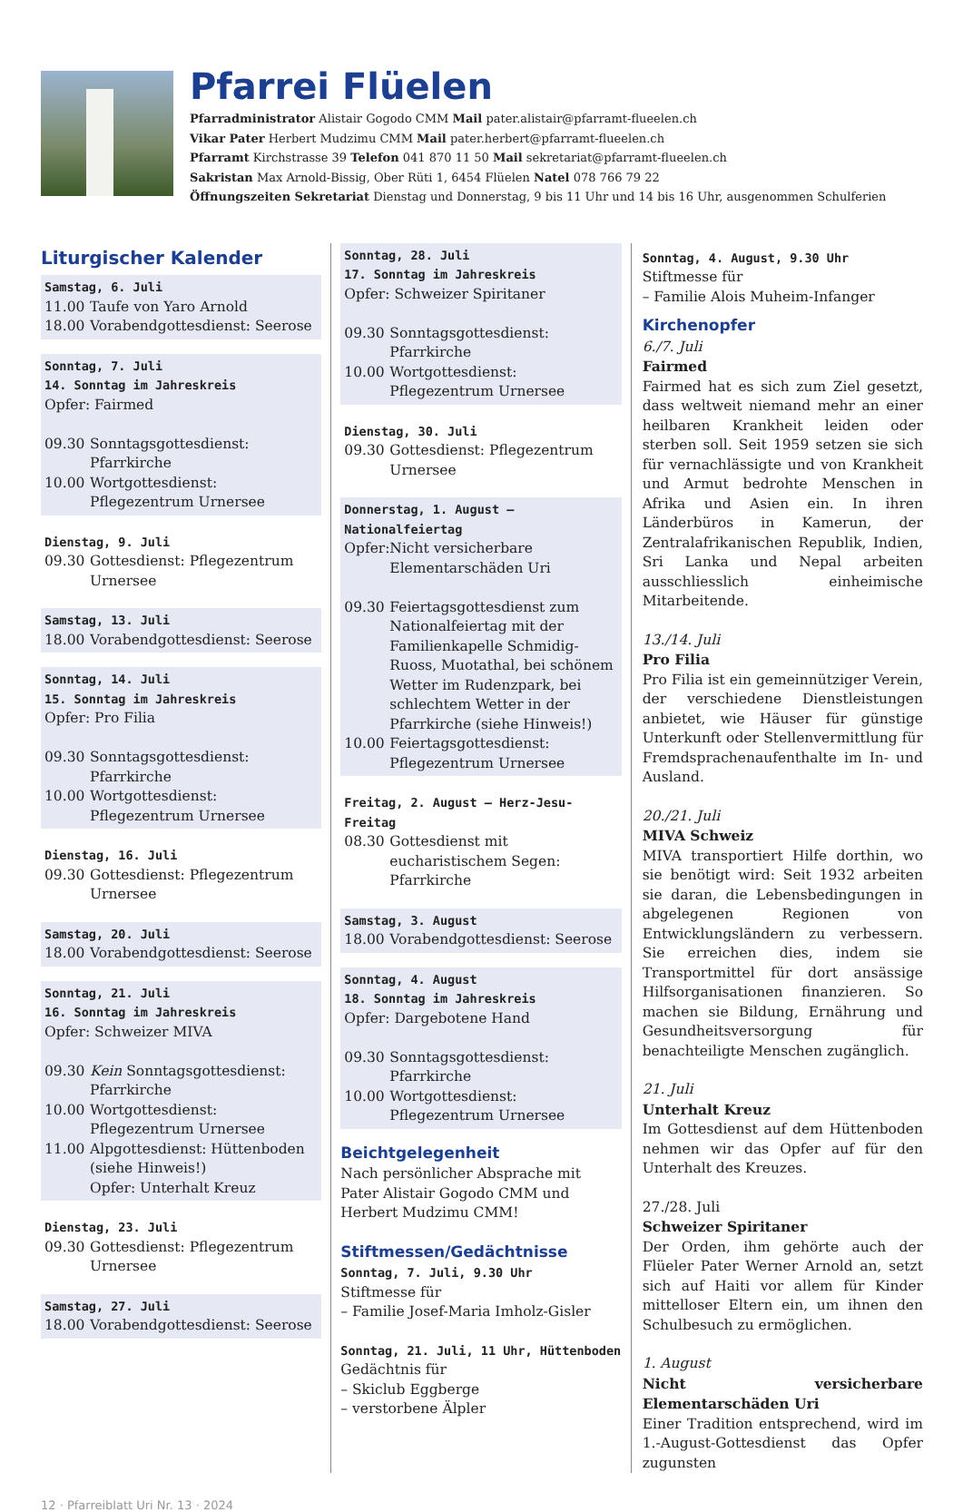Pfarrei Flüelen
Pfarradministrator Alistair Gogodo CMM Mail pater.alistair@pfarramt-flueelen.ch
Vikar Pater Herbert Mudzimu CMM Mail pater.herbert@pfarramt-flueelen.ch
Pfarramt Kirchstrasse 39 Telefon 041 870 11 50 Mail sekretariat@pfarramt-flueelen.ch
Sakristan Max Arnold-Bissig, Ober Rüti 1, 6454 Flüelen Natel 078 766 79 22
Öffnungszeiten Sekretariat Dienstag und Donnerstag, 9 bis 11 Uhr und 14 bis 16 Uhr, ausgenommen Schulferien
Liturgischer Kalender
Samstag, 6. Juli
11.00 Taufe von Yaro Arnold
18.00 Vorabendgottesdienst: Seerose
Sonntag, 7. Juli
14. Sonntag im Jahreskreis
Opfer: Fairmed
09.30 Sonntagsgottesdienst: Pfarrkirche
10.00 Wortgottesdienst: Pflegezentrum Urnersee
Dienstag, 9. Juli
09.30 Gottesdienst: Pflegezentrum Urnersee
Samstag, 13. Juli
18.00 Vorabendgottesdienst: Seerose
Sonntag, 14. Juli
15. Sonntag im Jahreskreis
Opfer: Pro Filia
09.30 Sonntagsgottesdienst: Pfarrkirche
10.00 Wortgottesdienst: Pflegezentrum Urnersee
Dienstag, 16. Juli
09.30 Gottesdienst: Pflegezentrum Urnersee
Samstag, 20. Juli
18.00 Vorabendgottesdienst: Seerose
Sonntag, 21. Juli
16. Sonntag im Jahreskreis
Opfer: Schweizer MIVA
09.30 Kein Sonntagsgottesdienst: Pfarrkirche
10.00 Wortgottesdienst: Pflegezentrum Urnersee
11.00 Alpgottesdienst: Hüttenboden (siehe Hinweis!)
Opfer: Unterhalt Kreuz
Dienstag, 23. Juli
09.30 Gottesdienst: Pflegezentrum Urnersee
Samstag, 27. Juli
18.00 Vorabendgottesdienst: Seerose
Sonntag, 28. Juli
17. Sonntag im Jahreskreis
Opfer: Schweizer Spiritaner
09.30 Sonntagsgottesdienst: Pfarrkirche
10.00 Wortgottesdienst: Pflegezentrum Urnersee
Dienstag, 30. Juli
09.30 Gottesdienst: Pflegezentrum Urnersee
Donnerstag, 1. August – Nationalfeiertag
Opfer: Nicht versicherbare Elementarschäden Uri
09.30 Feiertagsgottesdienst zum Nationalfeiertag mit der Familienkapelle Schmidig-Ruoss, Muotathal, bei schönem Wetter im Rudenzpark, bei schlechtem Wetter in der Pfarrkirche (siehe Hinweis!)
10.00 Feiertagsgottesdienst: Pflegezentrum Urnersee
Freitag, 2. August – Herz-Jesu-Freitag
08.30 Gottesdienst mit eucharistischem Segen: Pfarrkirche
Samstag, 3. August
18.00 Vorabendgottesdienst: Seerose
Sonntag, 4. August
18. Sonntag im Jahreskreis
Opfer: Dargebotene Hand
09.30 Sonntagsgottesdienst: Pfarrkirche
10.00 Wortgottesdienst: Pflegezentrum Urnersee
Beichtgelegenheit
Nach persönlicher Absprache mit Pater Alistair Gogodo CMM und Herbert Mudzimu CMM!
Stiftmessen/Gedächtnisse
Sonntag, 7. Juli, 9.30 Uhr
Stiftmesse für
– Familie Josef-Maria Imholz-Gisler
Sonntag, 21. Juli, 11 Uhr, Hüttenboden
Gedächtnis für
– Skiclub Eggberge
– verstorbene Älpler
Sonntag, 4. August, 9.30 Uhr
Stiftmesse für
– Familie Alois Muheim-Infanger
Kirchenopfer
6./7. Juli
Fairmed
Fairmed hat es sich zum Ziel gesetzt, dass weltweit niemand mehr an einer heilbaren Krankheit leiden oder sterben soll. Seit 1959 setzen sie sich für vernachlässigte und von Krankheit und Armut bedrohte Menschen in Afrika und Asien ein. In ihren Länderbüros in Kamerun, der Zentralafrikanischen Republik, Indien, Sri Lanka und Nepal arbeiten ausschliesslich einheimische Mitarbeitende.
13./14. Juli
Pro Filia
Pro Filia ist ein gemeinnütziger Verein, der verschiedene Dienstleistungen anbietet, wie Häuser für günstige Unterkunft oder Stellenvermittlung für Fremdsprachenaufenthalte im In- und Ausland.
20./21. Juli
MIVA Schweiz
MIVA transportiert Hilfe dorthin, wo sie benötigt wird: Seit 1932 arbeiten sie daran, die Lebensbedingungen in abgelegenen Regionen von Entwicklungsländern zu verbessern. Sie erreichen dies, indem sie Transportmittel für dort ansässige Hilfsorganisationen finanzieren. So machen sie Bildung, Ernährung und Gesundheitsversorgung für benachteiligte Menschen zugänglich.
21. Juli
Unterhalt Kreuz
Im Gottesdienst auf dem Hüttenboden nehmen wir das Opfer auf für den Unterhalt des Kreuzes.
27./28. Juli
Schweizer Spiritaner
Der Orden, ihm gehörte auch der Flüeler Pater Werner Arnold an, setzt sich auf Haiti vor allem für Kinder mittelloser Eltern ein, um ihnen den Schulbesuch zu ermöglichen.
1. August
Nicht versicherbare Elementarschäden Uri
Einer Tradition entsprechend, wird im 1.-August-Gottesdienst das Opfer zugunsten
12 · Pfarreiblatt Uri Nr. 13 · 2024